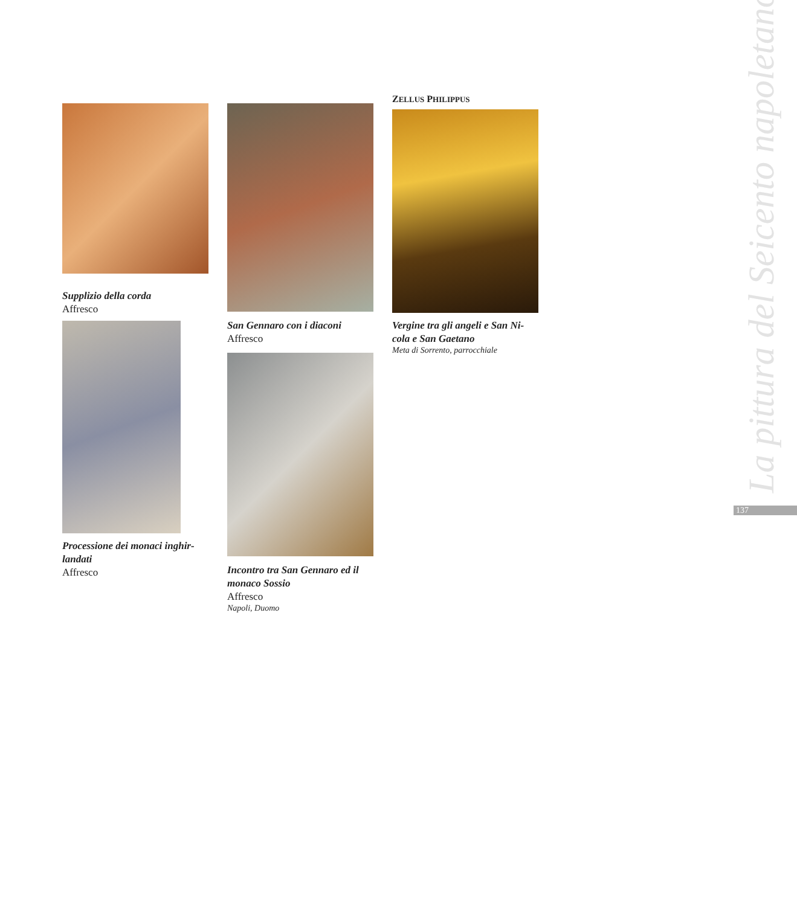Supplizio della corda
Affresco
Processione dei monaci inghir-landati
Affresco
San Gennaro con i diaconi
Affresco
Incontro tra San Gennaro ed il monaco Sossio
Affresco
Napoli, Duomo
ZELLUS PHILIPPUS
Vergine tra gli angeli e San Ni-cola e San Gaetano
Meta di Sorrento, parrocchiale
La pittura del Seicento napoletano
137